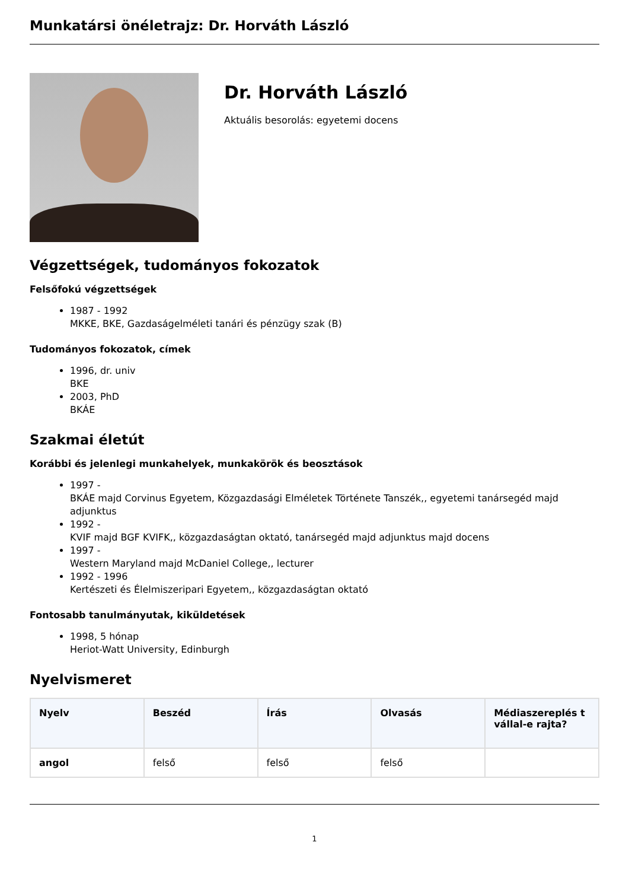Munkatársi önéletrajz: Dr. Horváth László
Dr. Horváth László
Aktuális besorolás: egyetemi docens
Végzettségek, tudományos fokozatok
Felsőfokú végzettségek
1987 - 1992
MKKE, BKE, Gazdaságelméleti tanári és pénzügy szak (B)
Tudományos fokozatok, címek
1996, dr. univ
BKE
2003, PhD
BKÁE
Szakmai életút
Korábbi és jelenlegi munkahelyek, munkakörök és beosztások
1997 -
BKÁE majd Corvinus Egyetem, Közgazdasági Elméletek Története Tanszék,, egyetemi tanársegéd majd adjunktus
1992 -
KVIF majd BGF KVIFK,, közgazdaságtan oktató, tanársegéd majd adjunktus majd docens
1997 -
Western Maryland majd McDaniel College,, lecturer
1992 - 1996
Kertészeti és Élelmiszeripari Egyetem,, közgazdaságtan oktató
Fontosabb tanulmányutak, kiküldetések
1998, 5 hónap
Heriot-Watt University, Edinburgh
Nyelvismeret
| Nyelv | Beszéd | Írás | Olvasás | Médiaszereplés t vállal-e rajta? |
| --- | --- | --- | --- | --- |
| angol | felső | felső | felső | |
1